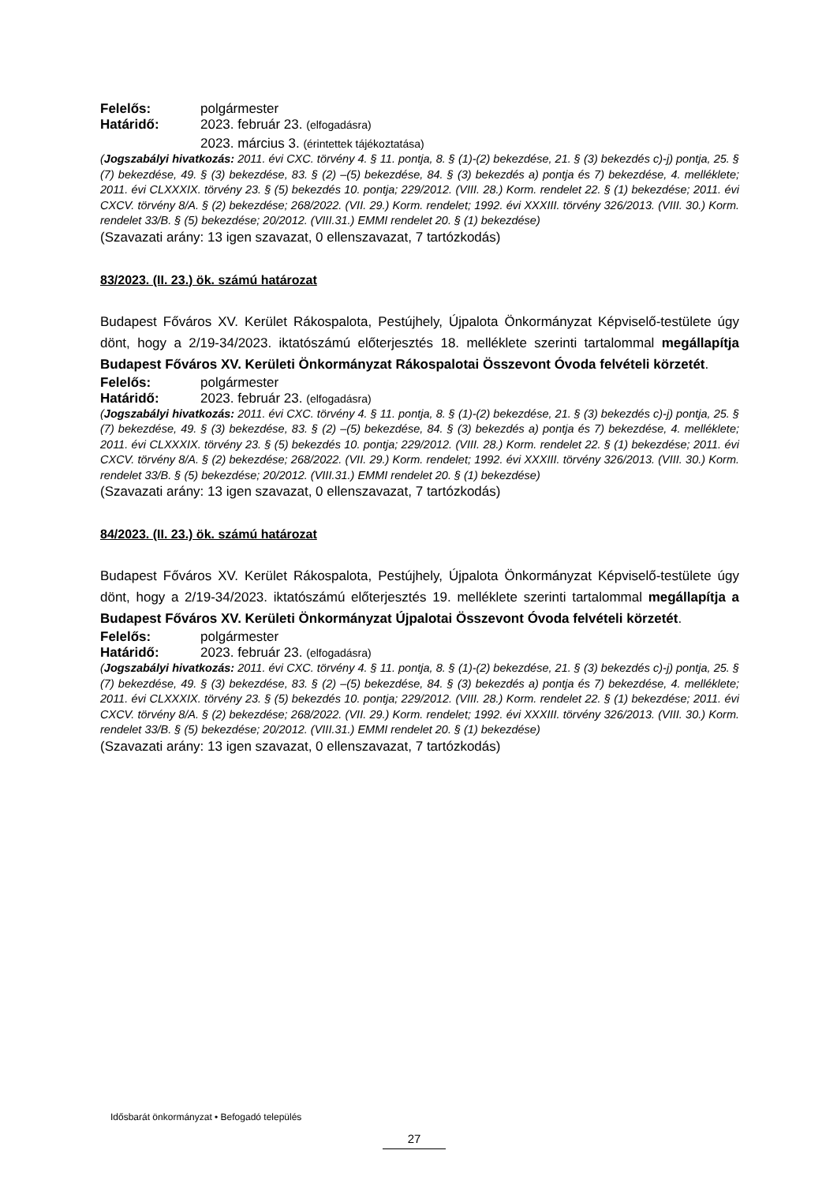Felelős: polgármester
Határidő: 2023. február 23. (elfogadásra)
2023. március 3. (érintettek tájékoztatása)
(Jogszabályi hivatkozás: 2011. évi CXC. törvény 4. § 11. pontja, 8. § (1)-(2) bekezdése, 21. § (3) bekezdés c)-j) pontja, 25. § (7) bekezdése, 49. § (3) bekezdése, 83. § (2) –(5) bekezdése, 84. § (3) bekezdés a) pontja és 7) bekezdése, 4. melléklete; 2011. évi CLXXXIX. törvény 23. § (5) bekezdés 10. pontja; 229/2012. (VIII. 28.) Korm. rendelet 22. § (1) bekezdése; 2011. évi CXCV. törvény 8/A. § (2) bekezdése; 268/2022. (VII. 29.) Korm. rendelet; 1992. évi XXXIII. törvény 326/2013. (VIII. 30.) Korm. rendelet 33/B. § (5) bekezdése; 20/2012. (VIII.31.) EMMI rendelet 20. § (1) bekezdése)
(Szavazati arány: 13 igen szavazat, 0 ellenszavazat, 7 tartózkodás)
83/2023. (II. 23.) ök. számú határozat
Budapest Főváros XV. Kerület Rákospalota, Pestújhely, Újpalota Önkormányzat Képviselő-testülete úgy dönt, hogy a 2/19-34/2023. iktatószámú előterjesztés 18. melléklete szerinti tartalommal megállapítja Budapest Főváros XV. Kerületi Önkormányzat Rákospalotai Összevont Óvoda felvételi körzetét.
Felelős: polgármester
Határidő: 2023. február 23. (elfogadásra)
(Jogszabályi hivatkozás: 2011. évi CXC. törvény 4. § 11. pontja, 8. § (1)-(2) bekezdése, 21. § (3) bekezdés c)-j) pontja, 25. § (7) bekezdése, 49. § (3) bekezdése, 83. § (2) –(5) bekezdése, 84. § (3) bekezdés a) pontja és 7) bekezdése, 4. melléklete; 2011. évi CLXXXIX. törvény 23. § (5) bekezdés 10. pontja; 229/2012. (VIII. 28.) Korm. rendelet 22. § (1) bekezdése; 2011. évi CXCV. törvény 8/A. § (2) bekezdése; 268/2022. (VII. 29.) Korm. rendelet; 1992. évi XXXIII. törvény 326/2013. (VIII. 30.) Korm. rendelet 33/B. § (5) bekezdése; 20/2012. (VIII.31.) EMMI rendelet 20. § (1) bekezdése)
(Szavazati arány: 13 igen szavazat, 0 ellenszavazat, 7 tartózkodás)
84/2023. (II. 23.) ök. számú határozat
Budapest Főváros XV. Kerület Rákospalota, Pestújhely, Újpalota Önkormányzat Képviselő-testülete úgy dönt, hogy a 2/19-34/2023. iktatószámú előterjesztés 19. melléklete szerinti tartalommal megállapítja a Budapest Főváros XV. Kerületi Önkormányzat Újpalotai Összevont Óvoda felvételi körzetét.
Felelős: polgármester
Határidő: 2023. február 23. (elfogadásra)
(Jogszabályi hivatkozás: 2011. évi CXC. törvény 4. § 11. pontja, 8. § (1)-(2) bekezdése, 21. § (3) bekezdés c)-j) pontja, 25. § (7) bekezdése, 49. § (3) bekezdése, 83. § (2) –(5) bekezdése, 84. § (3) bekezdés a) pontja és 7) bekezdése, 4. melléklete; 2011. évi CLXXXIX. törvény 23. § (5) bekezdés 10. pontja; 229/2012. (VIII. 28.) Korm. rendelet 22. § (1) bekezdése; 2011. évi CXCV. törvény 8/A. § (2) bekezdése; 268/2022. (VII. 29.) Korm. rendelet; 1992. évi XXXIII. törvény 326/2013. (VIII. 30.) Korm. rendelet 33/B. § (5) bekezdése; 20/2012. (VIII.31.) EMMI rendelet 20. § (1) bekezdése)
(Szavazati arány: 13 igen szavazat, 0 ellenszavazat, 7 tartózkodás)
Idősbarát önkormányzat • Befogadó település
27